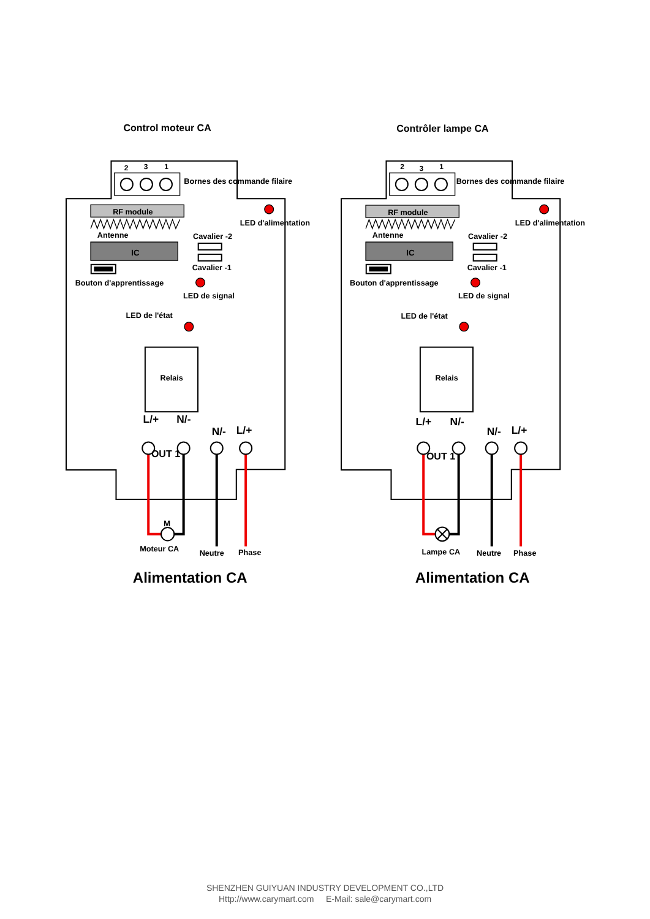Control moteur CA
2
3
1
Bornes des commande filaire
RF module
Antenne
LED d'alimentation
Cavalier -2
IC
Cavalier -1
Bouton d'apprentissage
LED de signal
LED de l'état
Relais
L/+
N/-
N/-
L/+
OUT 1
M
Moteur CA
Neutre
Phase
Alimentation CA
Contrôler lampe CA
2
3
1
Bornes des commande filaire
RF module
Antenne
LED d'alimentation
Cavalier -2
IC
Cavalier -1
Bouton d'apprentissage
LED de signal
LED de l'état
Relais
L/+
N/-
N/-
L/+
OUT 1
Lampe CA
Neutre
Phase
Alimentation CA
SHENZHEN GUIYUAN INDUSTRY DEVELOPMENT CO.,LTD
Http://www.carymart.com E-Mail: sale@carymart.com